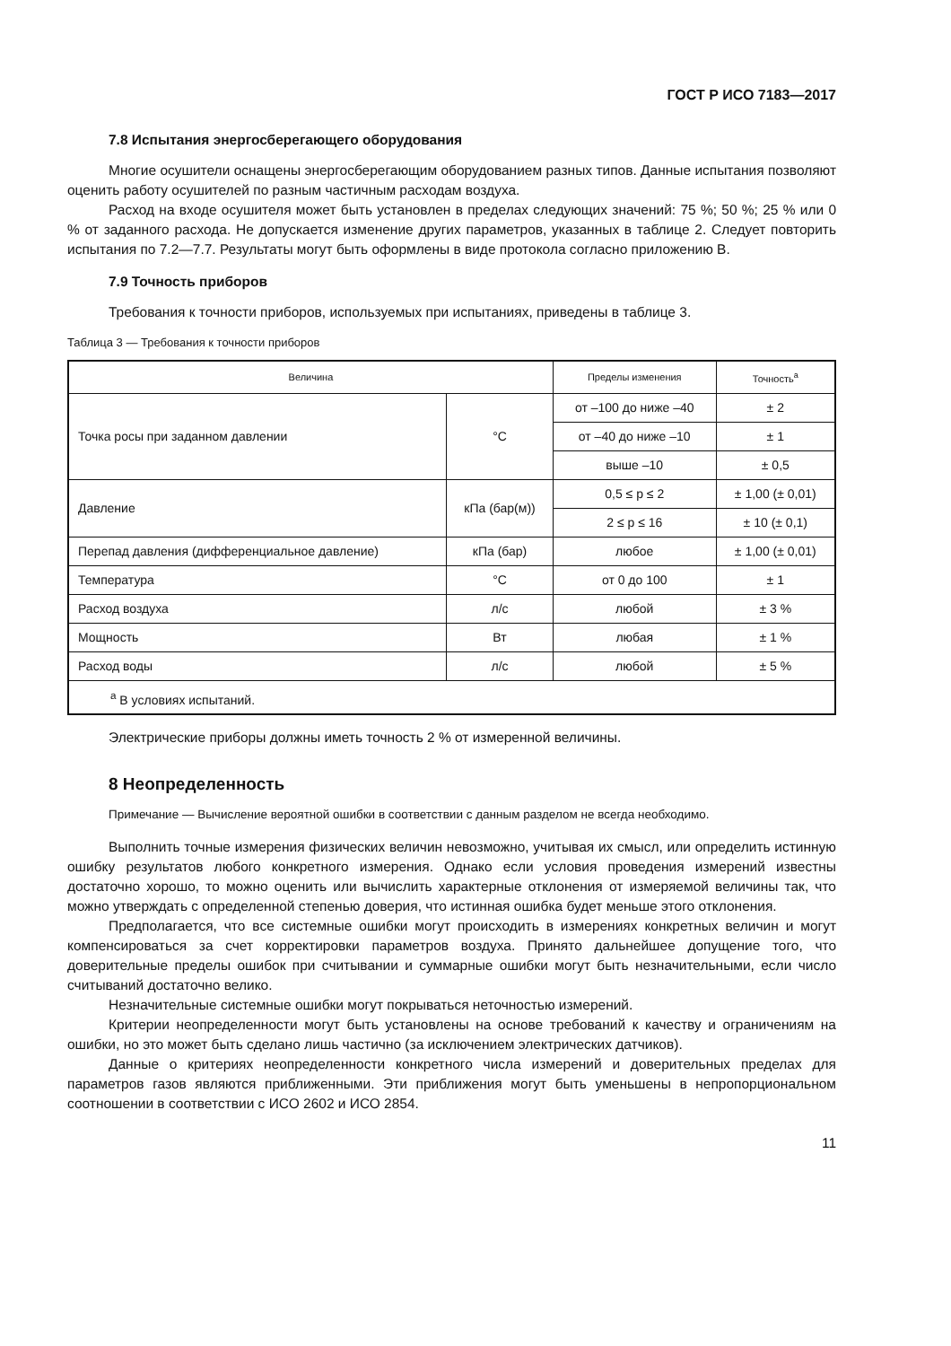ГОСТ Р ИСО 7183—2017
7.8 Испытания энергосберегающего оборудования
Многие осушители оснащены энергосберегающим оборудованием разных типов. Данные испытания позволяют оценить работу осушителей по разным частичным расходам воздуха.
Расход на входе осушителя может быть установлен в пределах следующих значений: 75 %; 50 %; 25 % или 0 % от заданного расхода. Не допускается изменение других параметров, указанных в таблице 2. Следует повторить испытания по 7.2—7.7. Результаты могут быть оформлены в виде протокола согласно приложению В.
7.9 Точность приборов
Требования к точности приборов, используемых при испытаниях, приведены в таблице 3.
Таблица 3 — Требования к точности приборов
| Величина | | Пределы изменения | Точность<sup>a</sup> |
| --- | --- | --- | --- |
| Точка росы при заданном давлении | °С | от –100 до ниже –40 | ± 2 |
| | | от –40 до ниже –10 | ± 1 |
| | | выше –10 | ± 0,5 |
| Давление | кПа (бар(м)) | 0,5 ≤ p ≤ 2 | ± 1,00 (± 0,01) |
| | | 2 ≤ p ≤ 16 | ± 10 (± 0,1) |
| Перепад давления (дифференциальное давление) | кПа (бар) | любое | ± 1,00 (± 0,01) |
| Температура | °С | от 0 до 100 | ± 1 |
| Расход воздуха | л/с | любой | ± 3 % |
| Мощность | Вт | любая | ± 1 % |
| Расход воды | л/с | любой | ± 5 % |
| <sup>a</sup> В условиях испытаний. | | | |
Электрические приборы должны иметь точность 2 % от измеренной величины.
8 Неопределенность
Примечание — Вычисление вероятной ошибки в соответствии с данным разделом не всегда необходимо.
Выполнить точные измерения физических величин невозможно, учитывая их смысл, или определить истинную ошибку результатов любого конкретного измерения. Однако если условия проведения измерений известны достаточно хорошо, то можно оценить или вычислить характерные отклонения от измеряемой величины так, что можно утверждать с определенной степенью доверия, что истинная ошибка будет меньше этого отклонения.
Предполагается, что все системные ошибки могут происходить в измерениях конкретных величин и могут компенсироваться за счет корректировки параметров воздуха. Принято дальнейшее допущение того, что доверительные пределы ошибок при считывании и суммарные ошибки могут быть незначительными, если число считываний достаточно велико.
Незначительные системные ошибки могут покрываться неточностью измерений.
Критерии неопределенности могут быть установлены на основе требований к качеству и ограничениям на ошибки, но это может быть сделано лишь частично (за исключением электрических датчиков).
Данные о критериях неопределенности конкретного числа измерений и доверительных пределах для параметров газов являются приближенными. Эти приближения могут быть уменьшены в непропорциональном соотношении в соответствии с ИСО 2602 и ИСО 2854.
11